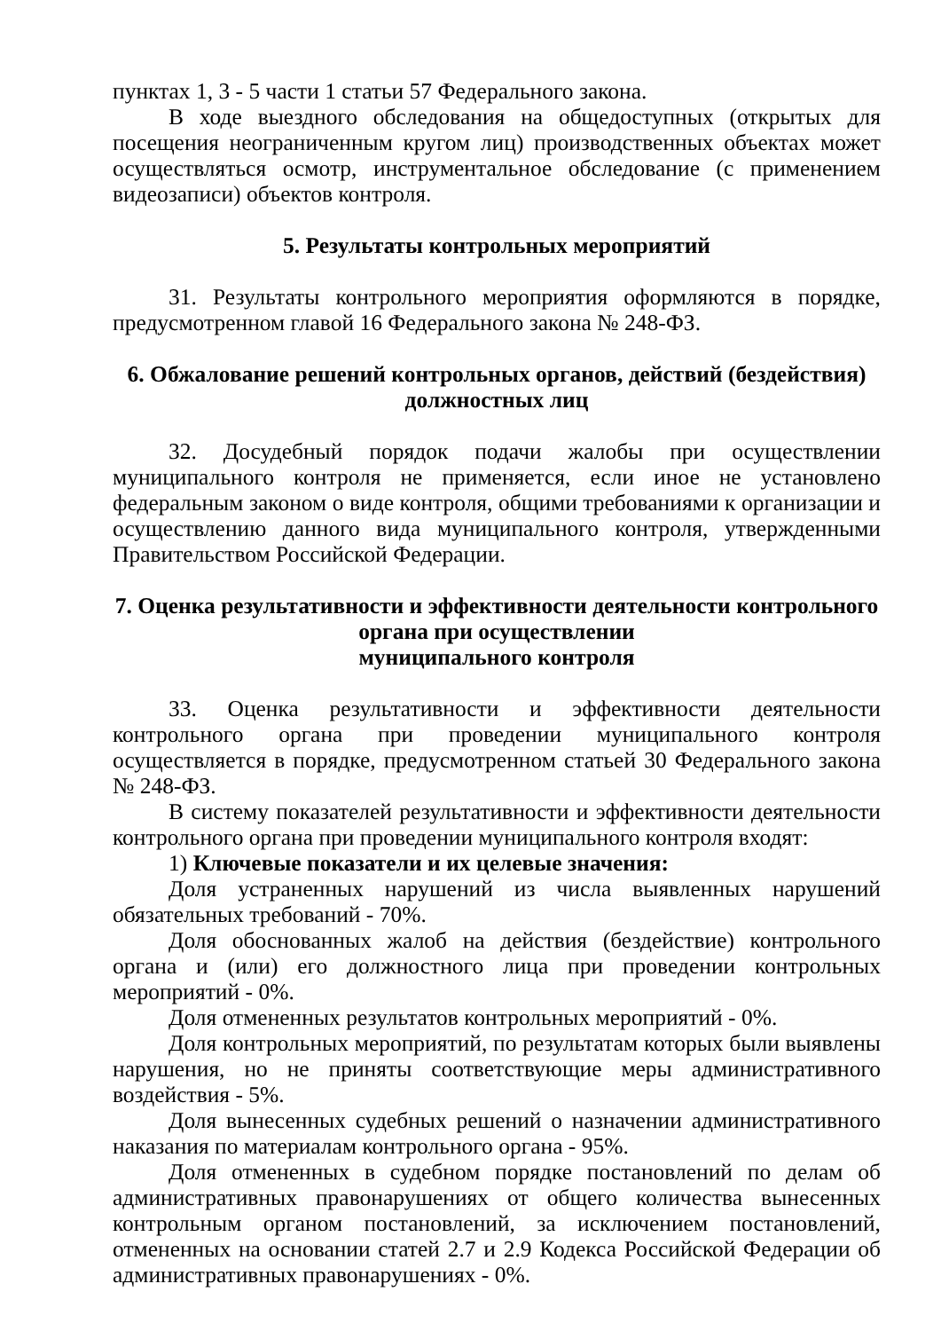пунктах 1, 3 - 5 части 1 статьи 57 Федерального закона.
В ходе выездного обследования на общедоступных (открытых для посещения неограниченным кругом лиц) производственных объектах может осуществляться осмотр, инструментальное обследование (с применением видеозаписи) объектов контроля.
5. Результаты контрольных мероприятий
31. Результаты контрольного мероприятия оформляются в порядке, предусмотренном главой 16 Федерального закона № 248-ФЗ.
6. Обжалование решений контрольных органов, действий (бездействия) должностных лиц
32. Досудебный порядок подачи жалобы при осуществлении муниципального контроля не применяется, если иное не установлено федеральным законом о виде контроля, общими требованиями к организации и осуществлению данного вида муниципального контроля, утвержденными Правительством Российской Федерации.
7. Оценка результативности и эффективности деятельности контрольного органа при осуществлении
муниципального контроля
33. Оценка результативности и эффективности деятельности контрольного органа при проведении муниципального контроля осуществляется в порядке, предусмотренном статьей 30 Федерального закона № 248-ФЗ.
В систему показателей результативности и эффективности деятельности контрольного органа при проведении муниципального контроля входят:
1) Ключевые показатели и их целевые значения:
Доля устраненных нарушений из числа выявленных нарушений обязательных требований - 70%.
Доля обоснованных жалоб на действия (бездействие) контрольного органа и (или) его должностного лица при проведении контрольных мероприятий - 0%.
Доля отмененных результатов контрольных мероприятий - 0%.
Доля контрольных мероприятий, по результатам которых были выявлены нарушения, но не приняты соответствующие меры административного воздействия - 5%.
Доля вынесенных судебных решений о назначении административного наказания по материалам контрольного органа - 95%.
Доля отмененных в судебном порядке постановлений по делам об административных правонарушениях от общего количества вынесенных контрольным органом постановлений, за исключением постановлений, отмененных на основании статей 2.7 и 2.9 Кодекса Российской Федерации об административных правонарушениях - 0%.